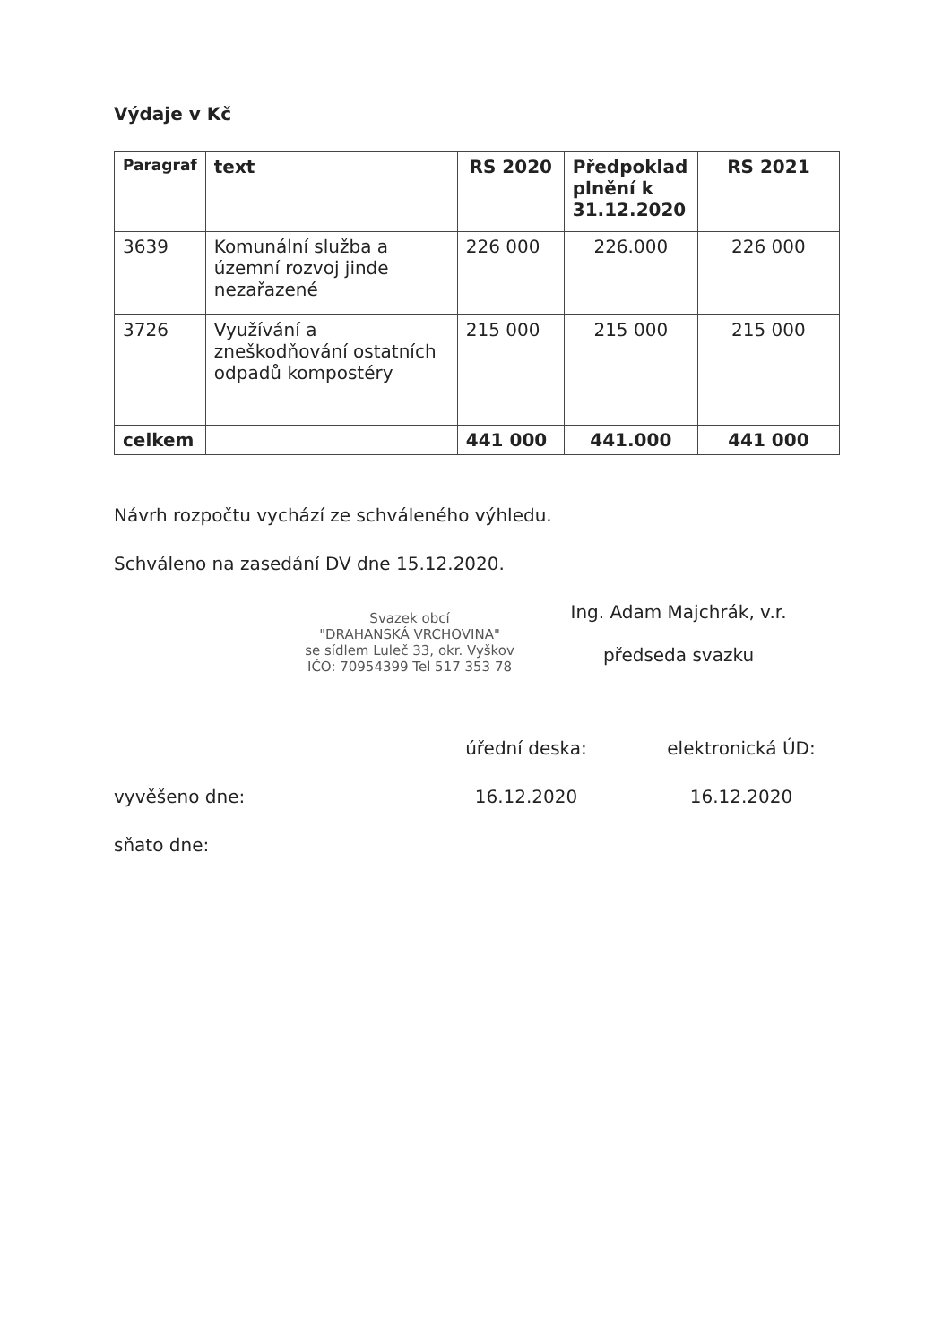Výdaje v Kč
| Paragraf | text | RS 2020 | Předpoklad plnění k 31.12.2020 | RS 2021 |
| --- | --- | --- | --- | --- |
| 3639 | Komunální služba a územní rozvoj jinde nezařazené | 226 000 | 226.000 | 226 000 |
| 3726 | Využívání a zneškodňování ostatních odpadů kompostéry | 215 000 | 215 000 | 215 000 |
| celkem | | 441 000 | 441.000 | 441 000 |
Návrh rozpočtu vychází ze schváleného výhledu.
Schváleno na zasedání DV dne 15.12.2020.
Svazek obcí
"DRAHANSKÁ VRCHOVINA"
se sídlem Luleč 33, okr. Vyškov
IČO: 70954399 Tel 517 353 78
Ing. Adam Majchrák, v.r.
předseda svazku
úřední deska: elektronická ÚD:
vyvěšeno dne: 16.12.2020 16.12.2020
sňato dne: